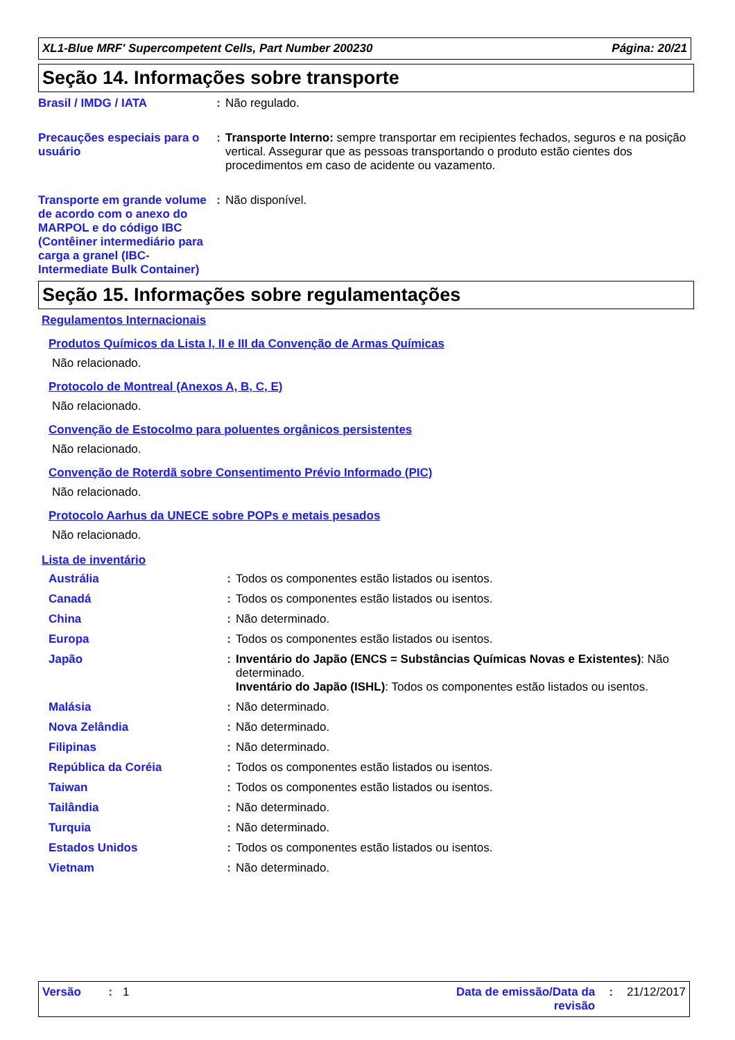XL1-Blue MRF' Supercompetent Cells, Part Number 200230 Página: 20/21
Seção 14. Informações sobre transporte
| Brasil / IMDG / IATA | : | Não regulado. |
| Precauções especiais para o usuário | : | Transporte Interno: sempre transportar em recipientes fechados, seguros e na posição vertical. Assegurar que as pessoas transportando o produto estão cientes dos procedimentos em caso de acidente ou vazamento. |
| Transporte em grande volume de acordo com o anexo do MARPOL e do código IBC (Contêiner intermediário para carga a granel (IBC-Intermediate Bulk Container) | : | Não disponível. |
Seção 15. Informações sobre regulamentações
Regulamentos Internacionais
Produtos Químicos da Lista I, II e III da Convenção de Armas Químicas
Não relacionado.
Protocolo de Montreal (Anexos A, B, C, E)
Não relacionado.
Convenção de Estocolmo para poluentes orgânicos persistentes
Não relacionado.
Convenção de Roterdã sobre Consentimento Prévio Informado (PIC)
Não relacionado.
Protocolo Aarhus da UNECE sobre POPs e metais pesados
Não relacionado.
Lista de inventário
| Austrália | : | Todos os componentes estão listados ou isentos. |
| Canadá | : | Todos os componentes estão listados ou isentos. |
| China | : | Não determinado. |
| Europa | : | Todos os componentes estão listados ou isentos. |
| Japão | : | Inventário do Japão (ENCS = Substâncias Químicas Novas e Existentes) : Não determinado. Inventário do Japão (ISHL) : Todos os componentes estão listados ou isentos. |
| Malásia | : | Não determinado. |
| Nova Zelândia | : | Não determinado. |
| Filipinas | : | Não determinado. |
| República da Coréia | : | Todos os componentes estão listados ou isentos. |
| Taiwan | : | Todos os componentes estão listados ou isentos. |
| Tailândia | : | Não determinado. |
| Turquia | : | Não determinado. |
| Estados Unidos | : | Todos os componentes estão listados ou isentos. |
| Vietnam | : | Não determinado. |
Versão : 1 Data de emissão/Data da revisão: 21/12/2017